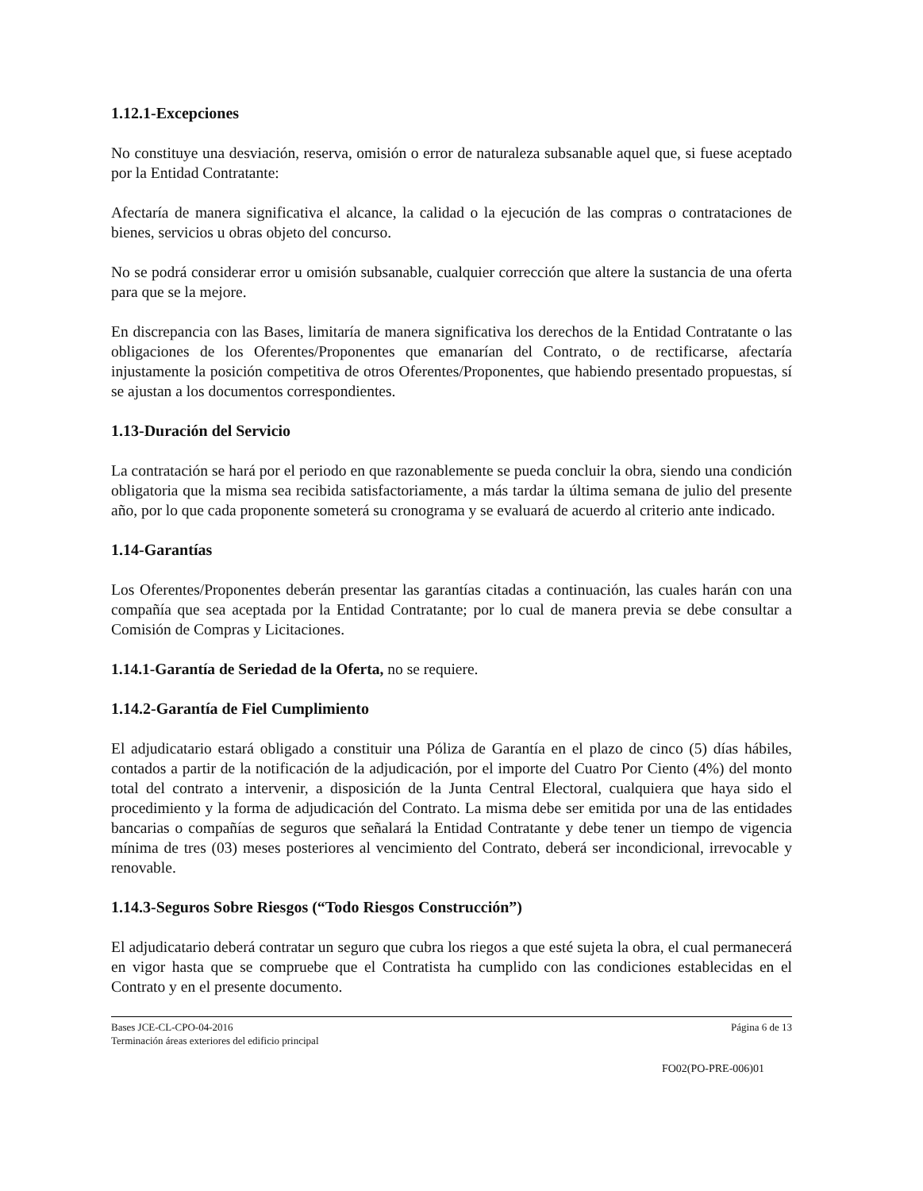1.12.1-Excepciones
No constituye una desviación, reserva, omisión o error de naturaleza subsanable aquel que, si fuese aceptado por la Entidad Contratante:
Afectaría de manera significativa el alcance, la calidad o la ejecución de las compras o contrataciones de bienes, servicios u obras objeto del concurso.
No se podrá considerar error u omisión subsanable, cualquier corrección que altere la sustancia de una oferta para que se la mejore.
En discrepancia con las Bases, limitaría de manera significativa los derechos de la Entidad Contratante o las obligaciones de los Oferentes/Proponentes que emanarían del Contrato, o de rectificarse, afectaría injustamente la posición competitiva de otros Oferentes/Proponentes, que habiendo presentado propuestas, sí se ajustan a los documentos correspondientes.
1.13-Duración del Servicio
La contratación se hará por el periodo en que razonablemente se pueda concluir la obra, siendo una condición obligatoria que la misma sea recibida satisfactoriamente, a más tardar la última semana de julio del presente año, por lo que cada proponente someterá su cronograma y se evaluará de acuerdo al criterio ante indicado.
1.14-Garantías
Los Oferentes/Proponentes deberán presentar las garantías citadas a continuación, las cuales harán con una compañía que sea aceptada por la Entidad Contratante; por lo cual de manera previa se debe consultar a Comisión de Compras y Licitaciones.
1.14.1-Garantía de Seriedad de la Oferta, no se requiere.
1.14.2-Garantía de Fiel Cumplimiento
El adjudicatario estará obligado a constituir una Póliza de Garantía en el plazo de cinco (5) días hábiles, contados a partir de la notificación de la adjudicación, por el importe del Cuatro Por Ciento (4%) del monto total del contrato a intervenir, a disposición de la Junta Central Electoral, cualquiera que haya sido el procedimiento y la forma de adjudicación del Contrato. La misma debe ser emitida por una de las entidades bancarias o compañías de seguros que señalará la Entidad Contratante y debe tener un tiempo de vigencia mínima de tres (03) meses posteriores al vencimiento del Contrato, deberá ser incondicional, irrevocable y renovable.
1.14.3-Seguros Sobre Riesgos (“Todo Riesgos Construcción”)
El adjudicatario deberá contratar un seguro que cubra los riegos a que esté sujeta la obra, el cual permanecerá en vigor hasta que se compruebe que el Contratista ha cumplido con las condiciones establecidas en el Contrato y en el presente documento.
Bases JCE-CL-CPO-04-2016
Terminación áreas exteriores del edificio principal
Página 6 de 13
FO02(PO-PRE-006)01